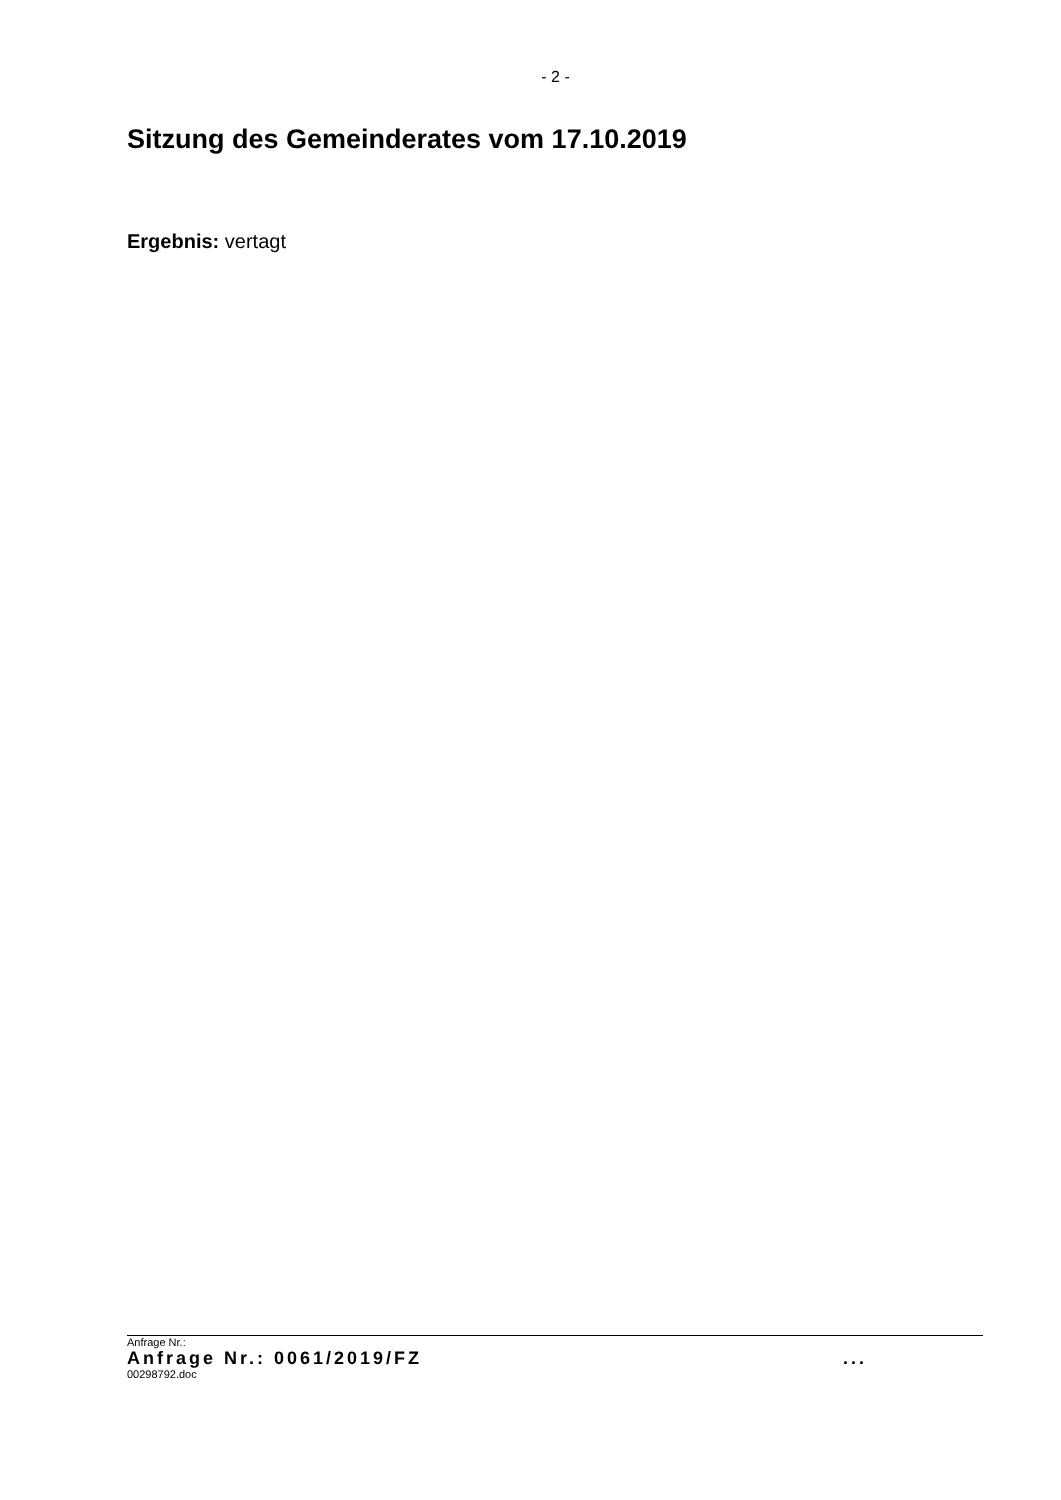- 2 -
Sitzung des Gemeinderates vom 17.10.2019
Ergebnis: vertagt
Anfrage Nr.:
Anfrage Nr.: 0061/2019/FZ ...
00298792.doc